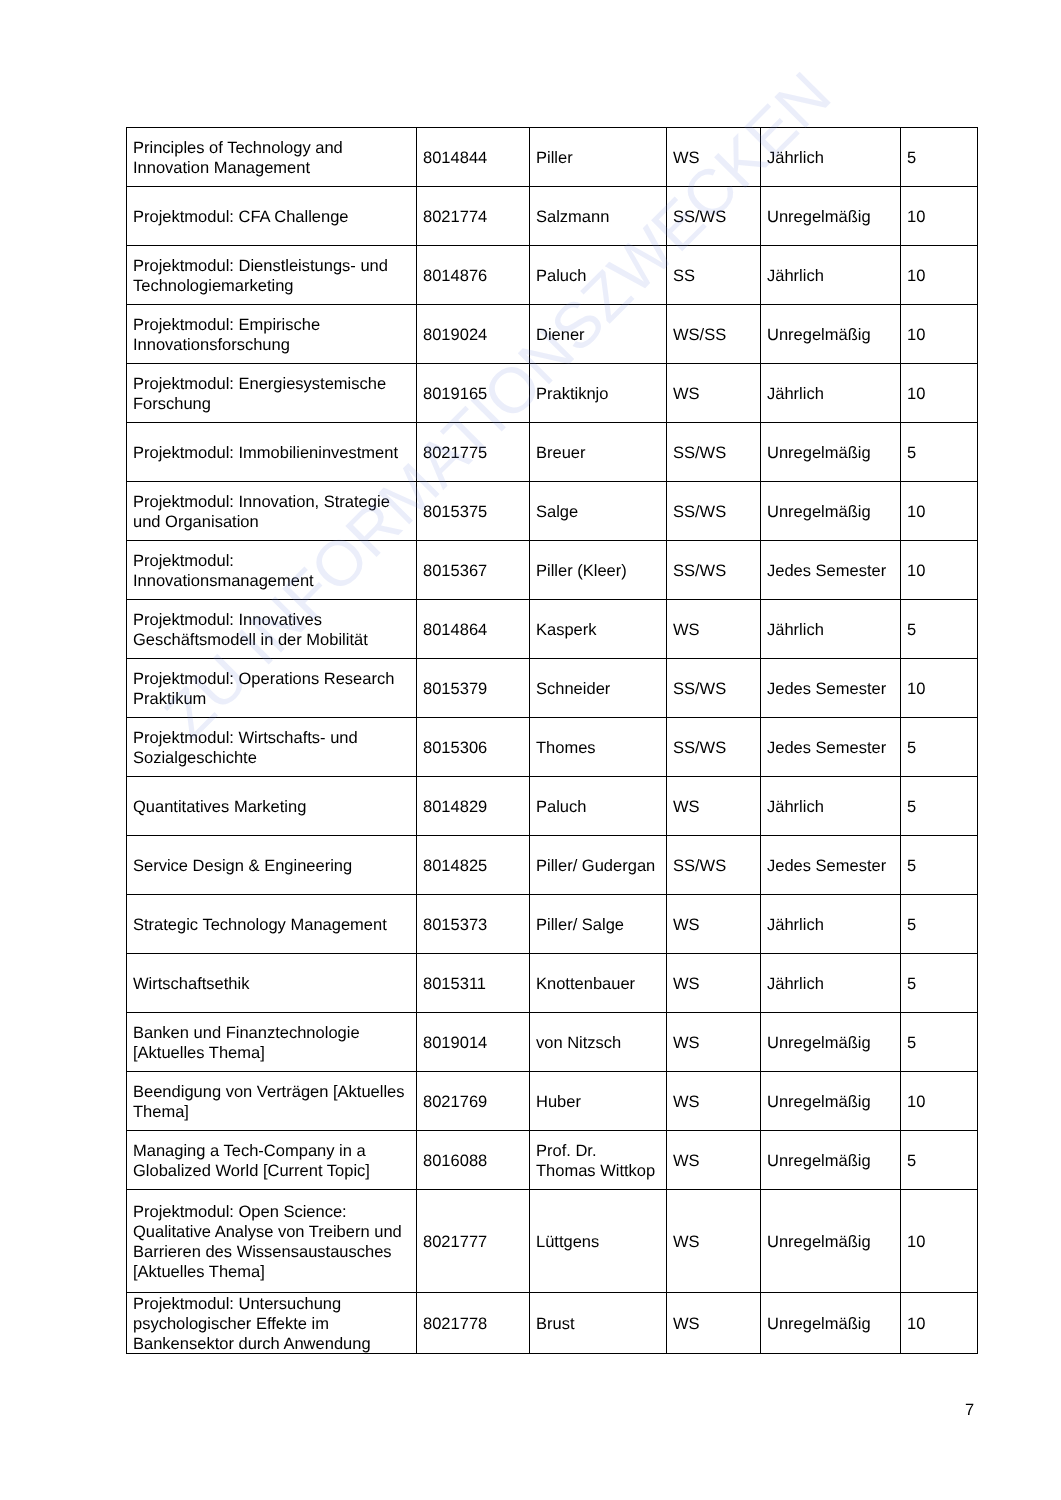| Principles of Technology and Innovation Management | 8014844 | Piller | WS | Jährlich | 5 |
| Projektmodul: CFA Challenge | 8021774 | Salzmann | SS/WS | Unregelmäßig | 10 |
| Projektmodul: Dienstleistungs- und Technologiemarketing | 8014876 | Paluch | SS | Jährlich | 10 |
| Projektmodul: Empirische Innovationsforschung | 8019024 | Diener | WS/SS | Unregelmäßig | 10 |
| Projektmodul: Energiesystemische Forschung | 8019165 | Praktiknjo | WS | Jährlich | 10 |
| Projektmodul: Immobilieninvestment | 8021775 | Breuer | SS/WS | Unregelmäßig | 5 |
| Projektmodul: Innovation, Strategie und Organisation | 8015375 | Salge | SS/WS | Unregelmäßig | 10 |
| Projektmodul: Innovationsmanagement | 8015367 | Piller (Kleer) | SS/WS | Jedes Semester | 10 |
| Projektmodul: Innovatives Geschäftsmodell in der Mobilität | 8014864 | Kasperk | WS | Jährlich | 5 |
| Projektmodul: Operations Research Praktikum | 8015379 | Schneider | SS/WS | Jedes Semester | 10 |
| Projektmodul: Wirtschafts- und Sozialgeschichte | 8015306 | Thomes | SS/WS | Jedes Semester | 5 |
| Quantitatives Marketing | 8014829 | Paluch | WS | Jährlich | 5 |
| Service Design & Engineering | 8014825 | Piller/ Gudergan | SS/WS | Jedes Semester | 5 |
| Strategic Technology Management | 8015373 | Piller/ Salge | WS | Jährlich | 5 |
| Wirtschaftsethik | 8015311 | Knottenbauer | WS | Jährlich | 5 |
| Banken und Finanztechnologie [Aktuelles Thema] | 8019014 | von Nitzsch | WS | Unregelmäßig | 5 |
| Beendigung von Verträgen [Aktuelles Thema] | 8021769 | Huber | WS | Unregelmäßig | 10 |
| Managing a Tech-Company in a Globalized World [Current Topic] | 8016088 | Prof. Dr. Thomas Wittkop | WS | Unregelmäßig | 5 |
| Projektmodul: Open Science: Qualitative Analyse von Treibern und Barrieren des Wissensaustausches [Aktuelles Thema] | 8021777 | Lüttgens | WS | Unregelmäßig | 10 |
| Projektmodul: Untersuchung psychologischer Effekte im Bankensektor durch Anwendung | 8021778 | Brust | WS | Unregelmäßig | 10 |
ZU INFORMATIONSZWECKEN
7